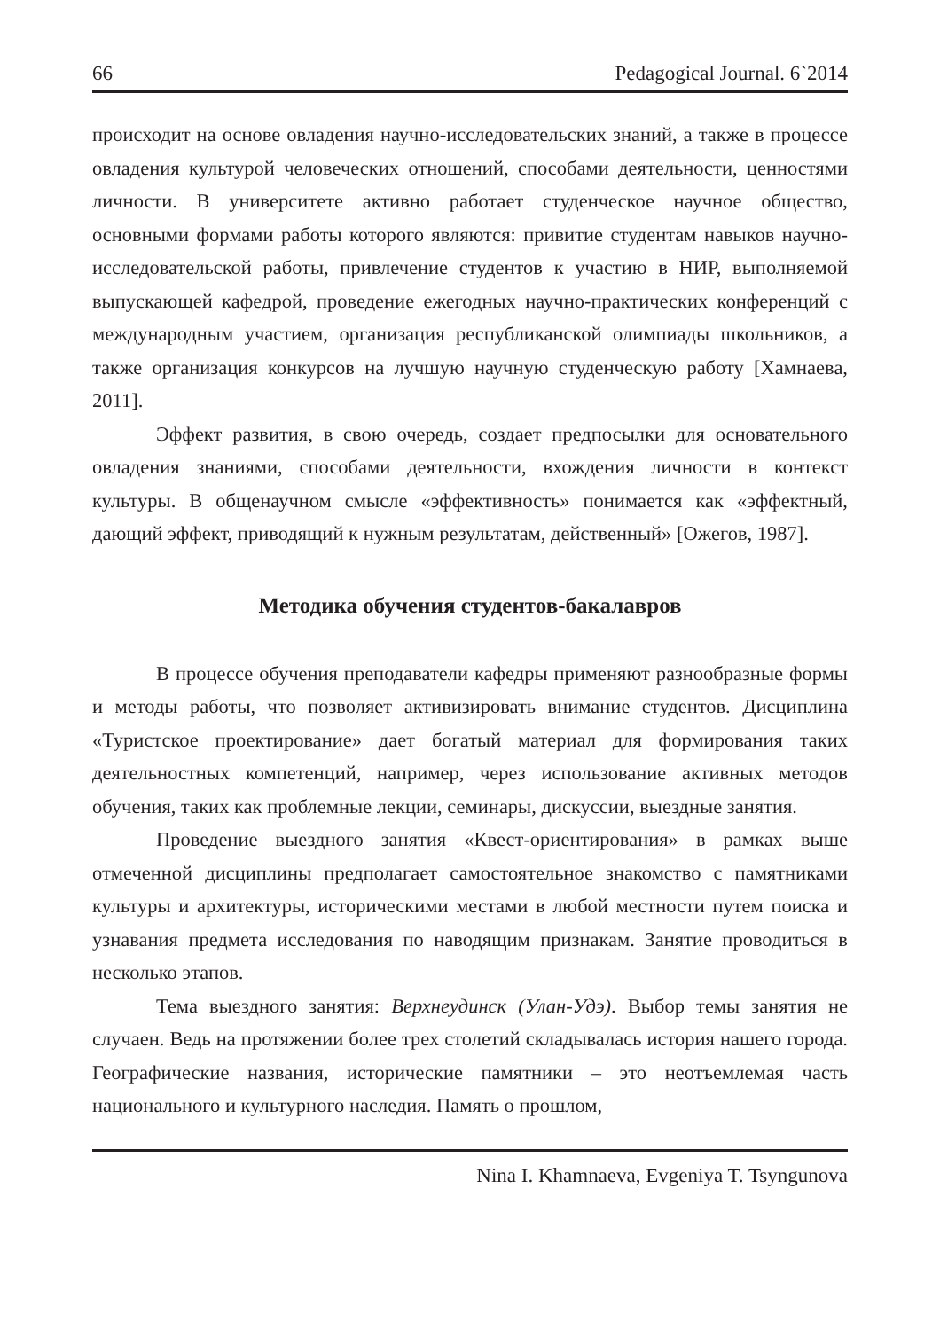66 Pedagogical Journal. 6`2014
происходит на основе овладения научно-исследовательских знаний, а также в процессе овладения культурой человеческих отношений, способами деятельности, ценностями личности. В университете активно работает студенческое научное общество, основными формами работы которого являются: привитие студентам навыков научно-исследовательской работы, привлечение студентов к участию в НИР, выполняемой выпускающей кафедрой, проведение ежегодных научно-практических конференций с международным участием, организация республиканской олимпиады школьников, а также организация конкурсов на лучшую научную студенческую работу [Хамнаева, 2011].
Эффект развития, в свою очередь, создает предпосылки для основательного овладения знаниями, способами деятельности, вхождения личности в контекст культуры. В общенаучном смысле «эффективность» понимается как «эффектный, дающий эффект, приводящий к нужным результатам, действенный» [Ожегов, 1987].
Методика обучения студентов-бакалавров
В процессе обучения преподаватели кафедры применяют разнообразные формы и методы работы, что позволяет активизировать внимание студентов. Дисциплина «Туристское проектирование» дает богатый материал для формирования таких деятельностных компетенций, например, через использование активных методов обучения, таких как проблемные лекции, семинары, дискуссии, выездные занятия.
Проведение выездного занятия «Квест-ориентирования» в рамках выше отмеченной дисциплины предполагает самостоятельное знакомство с памятниками культуры и архитектуры, историческими местами в любой местности путем поиска и узнавания предмета исследования по наводящим признакам. Занятие проводиться в несколько этапов.
Тема выездного занятия: Верхнеудинск (Улан-Удэ). Выбор темы занятия не случаен. Ведь на протяжении более трех столетий складывалась история нашего города. Географические названия, исторические памятники – это неотъемлемая часть национального и культурного наследия. Память о прошлом,
Nina I. Khamnaeva, Evgeniya T. Tsyngunova